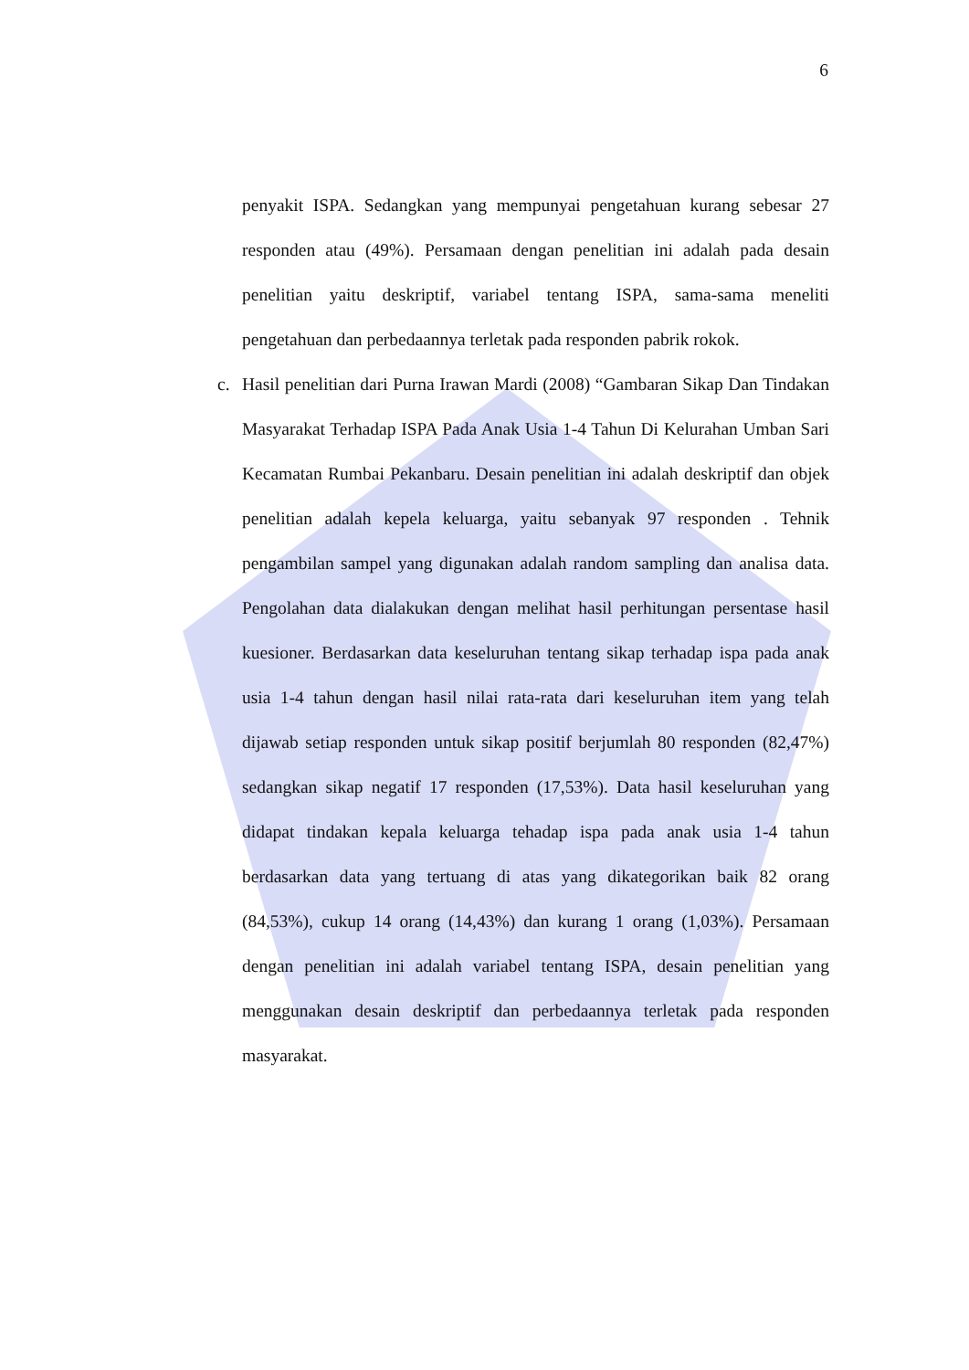6
penyakit ISPA. Sedangkan yang mempunyai pengetahuan kurang sebesar 27 responden atau (49%). Persamaan dengan penelitian ini adalah pada desain penelitian yaitu deskriptif, variabel tentang ISPA, sama-sama meneliti pengetahuan dan perbedaannya terletak pada responden pabrik rokok.
c. Hasil penelitian dari Purna Irawan Mardi (2008) “Gambaran Sikap Dan Tindakan Masyarakat Terhadap ISPA Pada Anak Usia 1-4 Tahun Di Kelurahan Umban Sari Kecamatan Rumbai Pekanbaru. Desain penelitian ini adalah deskriptif dan objek penelitian adalah kepela keluarga, yaitu sebanyak 97 responden . Tehnik pengambilan sampel yang digunakan adalah random sampling dan analisa data. Pengolahan data dialakukan dengan melihat hasil perhitungan persentase hasil kuesioner. Berdasarkan data keseluruhan tentang sikap terhadap ispa pada anak usia 1-4 tahun dengan hasil nilai rata-rata dari keseluruhan item yang telah dijawab setiap responden untuk sikap positif berjumlah 80 responden (82,47%) sedangkan sikap negatif 17 responden (17,53%). Data hasil keseluruhan yang didapat tindakan kepala keluarga tehadap ispa pada anak usia 1-4 tahun berdasarkan data yang tertuang di atas yang dikategorikan baik 82 orang (84,53%), cukup 14 orang (14,43%) dan kurang 1 orang (1,03%). Persamaan dengan penelitian ini adalah variabel tentang ISPA, desain penelitian yang menggunakan desain deskriptif dan perbedaannya terletak pada responden masyarakat.